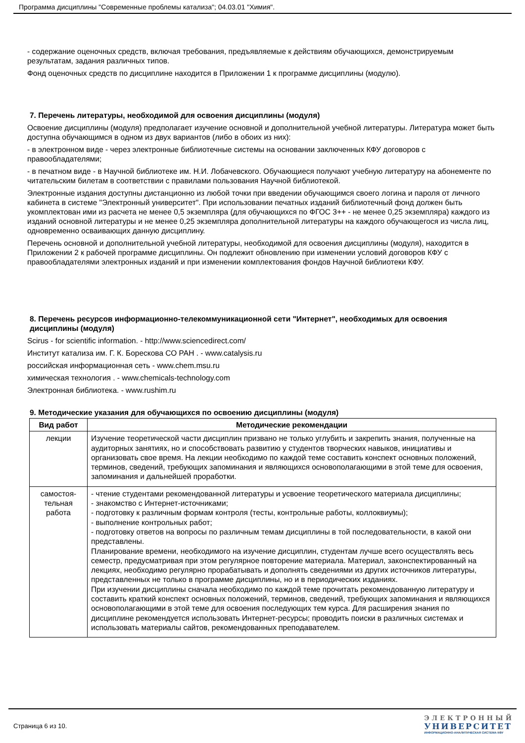Программа дисциплины "Современные проблемы катализа"; 04.03.01 "Химия".
- содержание оценочных средств, включая требования, предъявляемые к действиям обучающихся, демонстрируемым результатам, задания различных типов.
Фонд оценочных средств по дисциплине находится в Приложении 1 к программе дисциплины (модулю).
7. Перечень литературы, необходимой для освоения дисциплины (модуля)
Освоение дисциплины (модуля) предполагает изучение основной и дополнительной учебной литературы. Литература может быть доступна обучающимся в одном из двух вариантов (либо в обоих из них):
- в электронном виде - через электронные библиотечные системы на основании заключенных КФУ договоров с правообладателями;
- в печатном виде - в Научной библиотеке им. Н.И. Лобачевского. Обучающиеся получают учебную литературу на абонементе по читательским билетам в соответствии с правилами пользования Научной библиотекой.
Электронные издания доступны дистанционно из любой точки при введении обучающимся своего логина и пароля от личного кабинета в системе "Электронный университет". При использовании печатных изданий библиотечный фонд должен быть укомплектован ими из расчета не менее 0,5 экземпляра (для обучающихся по ФГОС 3++ - не менее 0,25 экземпляра) каждого из изданий основной литературы и не менее 0,25 экземпляра дополнительной литературы на каждого обучающегося из числа лиц, одновременно осваивающих данную дисциплину.
Перечень основной и дополнительной учебной литературы, необходимой для освоения дисциплины (модуля), находится в Приложении 2 к рабочей программе дисциплины. Он подлежит обновлению при изменении условий договоров КФУ с правообладателями электронных изданий и при изменении комплектования фондов Научной библиотеки КФУ.
8. Перечень ресурсов информационно-телекоммуникационной сети "Интернет", необходимых для освоения дисциплины (модуля)
Scirus - for scientific information. - http://www.sciencedirect.com/
Институт катализа им. Г. К. Борескова СО РАН . - www.catalysis.ru
российская информационная сеть - www.chem.msu.ru
химическая технология . - www.chemicals-technology.com
Электронная библиотека. - www.rushim.ru
9. Методические указания для обучающихся по освоению дисциплины (модуля)
| Вид работ | Методические рекомендации |
| --- | --- |
| лекции | Изучение теоретической части дисциплин призвано не только углубить и закрепить знания, полученные на аудиторных занятиях, но и способствовать развитию у студентов творческих навыков, инициативы и организовать свое время. На лекции необходимо по каждой теме составить конспект основных положений, терминов, сведений, требующих запоминания и являющихся основополагающими в этой теме для освоения, запоминания и дальнейшей проработки. |
| самостоя- тельная работа | - чтение студентами рекомендованной литературы и усвоение теоретического материала дисциплины; - знакомство с Интернет-источниками; - подготовку к различным формам контроля (тесты, контрольные работы, коллоквиумы); - выполнение контрольных работ; - подготовку ответов на вопросы по различным темам дисциплины в той последовательности, в какой они представлены. Планирование времени, необходимого на изучение дисциплин, студентам лучше всего осуществлять весь семестр, предусматривая при этом регулярное повторение материала. Материал, законспектированный на лекциях, необходимо регулярно прорабатывать и дополнять сведениями из других источников литературы, представленных не только в программе дисциплины, но и в периодических изданиях. При изучении дисциплины сначала необходимо по каждой теме прочитать рекомендованную литературу и составить краткий конспект основных положений, терминов, сведений, требующих запоминания и являющихся основополагающими в этой теме для освоения последующих тем курса. Для расширения знания по дисциплине рекомендуется использовать Интернет-ресурсы; проводить поиски в различных системах и использовать материалы сайтов, рекомендованных преподавателем. |
Страница 6 из 10.
ЭЛЕКТРОННЫЙ
УНИВЕРСИТЕТ
ИНФОРМАЦИОННО-АНАЛИТИЧЕСКАЯ СИСТЕМА КФУ